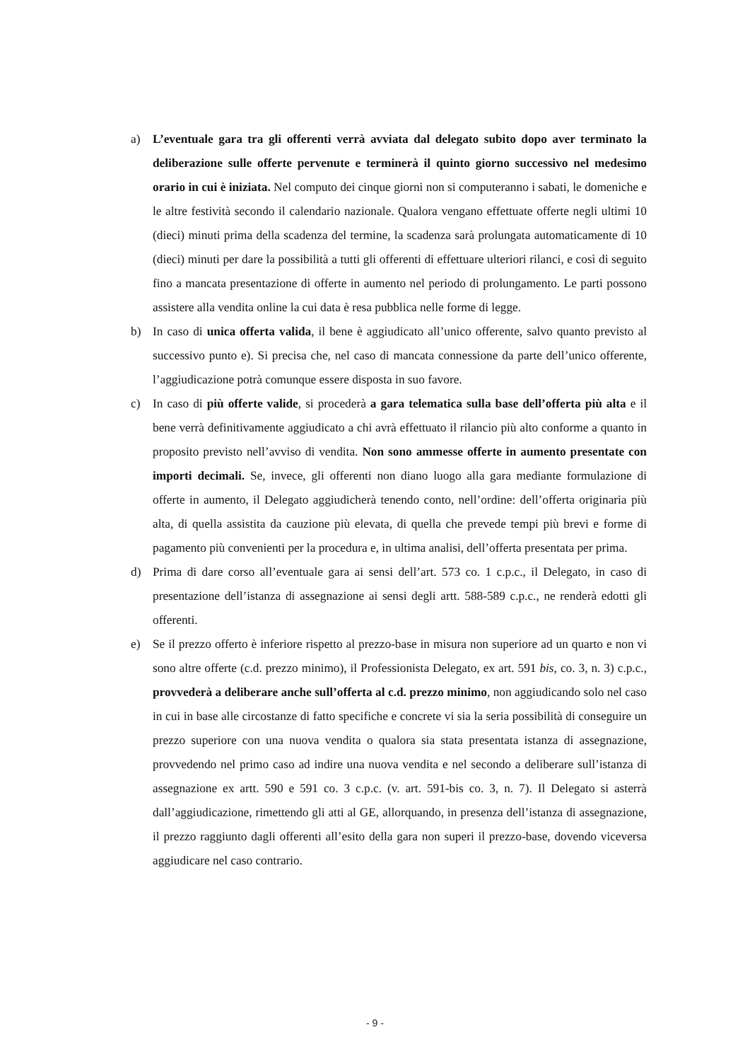a) L’eventuale gara tra gli offerenti verrà avviata dal delegato subito dopo aver terminato la deliberazione sulle offerte pervenute e terminerà il quinto giorno successivo nel medesimo orario in cui è iniziata. Nel computo dei cinque giorni non si computeranno i sabati, le domeniche e le altre festività secondo il calendario nazionale. Qualora vengano effettuate offerte negli ultimi 10 (dieci) minuti prima della scadenza del termine, la scadenza sarà prolungata automaticamente di 10 (dieci) minuti per dare la possibilità a tutti gli offerenti di effettuare ulteriori rilanci, e così di seguito fino a mancata presentazione di offerte in aumento nel periodo di prolungamento. Le parti possono assistere alla vendita online la cui data è resa pubblica nelle forme di legge.
b) In caso di unica offerta valida, il bene è aggiudicato all’unico offerente, salvo quanto previsto al successivo punto e). Si precisa che, nel caso di mancata connessione da parte dell’unico offerente, l’aggiudicazione potrà comunque essere disposta in suo favore.
c) In caso di più offerte valide, si procederà a gara telematica sulla base dell’offerta più alta e il bene verrà definitivamente aggiudicato a chi avrà effettuato il rilancio più alto conforme a quanto in proposito previsto nell’avviso di vendita. Non sono ammesse offerte in aumento presentate con importi decimali. Se, invece, gli offerenti non diano luogo alla gara mediante formulazione di offerte in aumento, il Delegato aggiudicherà tenendo conto, nell’ordine: dell’offerta originaria più alta, di quella assistita da cauzione più elevata, di quella che prevede tempi più brevi e forme di pagamento più convenienti per la procedura e, in ultima analisi, dell’offerta presentata per prima.
d) Prima di dare corso all’eventuale gara ai sensi dell’art. 573 co. 1 c.p.c., il Delegato, in caso di presentazione dell’istanza di assegnazione ai sensi degli artt. 588-589 c.p.c., ne renderà edotti gli offerenti.
e) Se il prezzo offerto è inferiore rispetto al prezzo-base in misura non superiore ad un quarto e non vi sono altre offerte (c.d. prezzo minimo), il Professionista Delegato, ex art. 591 bis, co. 3, n. 3) c.p.c., provvederà a deliberare anche sull’offerta al c.d. prezzo minimo, non aggiudicando solo nel caso in cui in base alle circostanze di fatto specifiche e concrete vi sia la seria possibilità di conseguire un prezzo superiore con una nuova vendita o qualora sia stata presentata istanza di assegnazione, provvedendo nel primo caso ad indire una nuova vendita e nel secondo a deliberare sull’istanza di assegnazione ex artt. 590 e 591 co. 3 c.p.c. (v. art. 591-bis co. 3, n. 7). Il Delegato si asterrà dall’aggiudicazione, rimettendo gli atti al GE, allorquando, in presenza dell’istanza di assegnazione, il prezzo raggiunto dagli offerenti all’esito della gara non superi il prezzo-base, dovendo viceversa aggiudicare nel caso contrario.
- 9 -